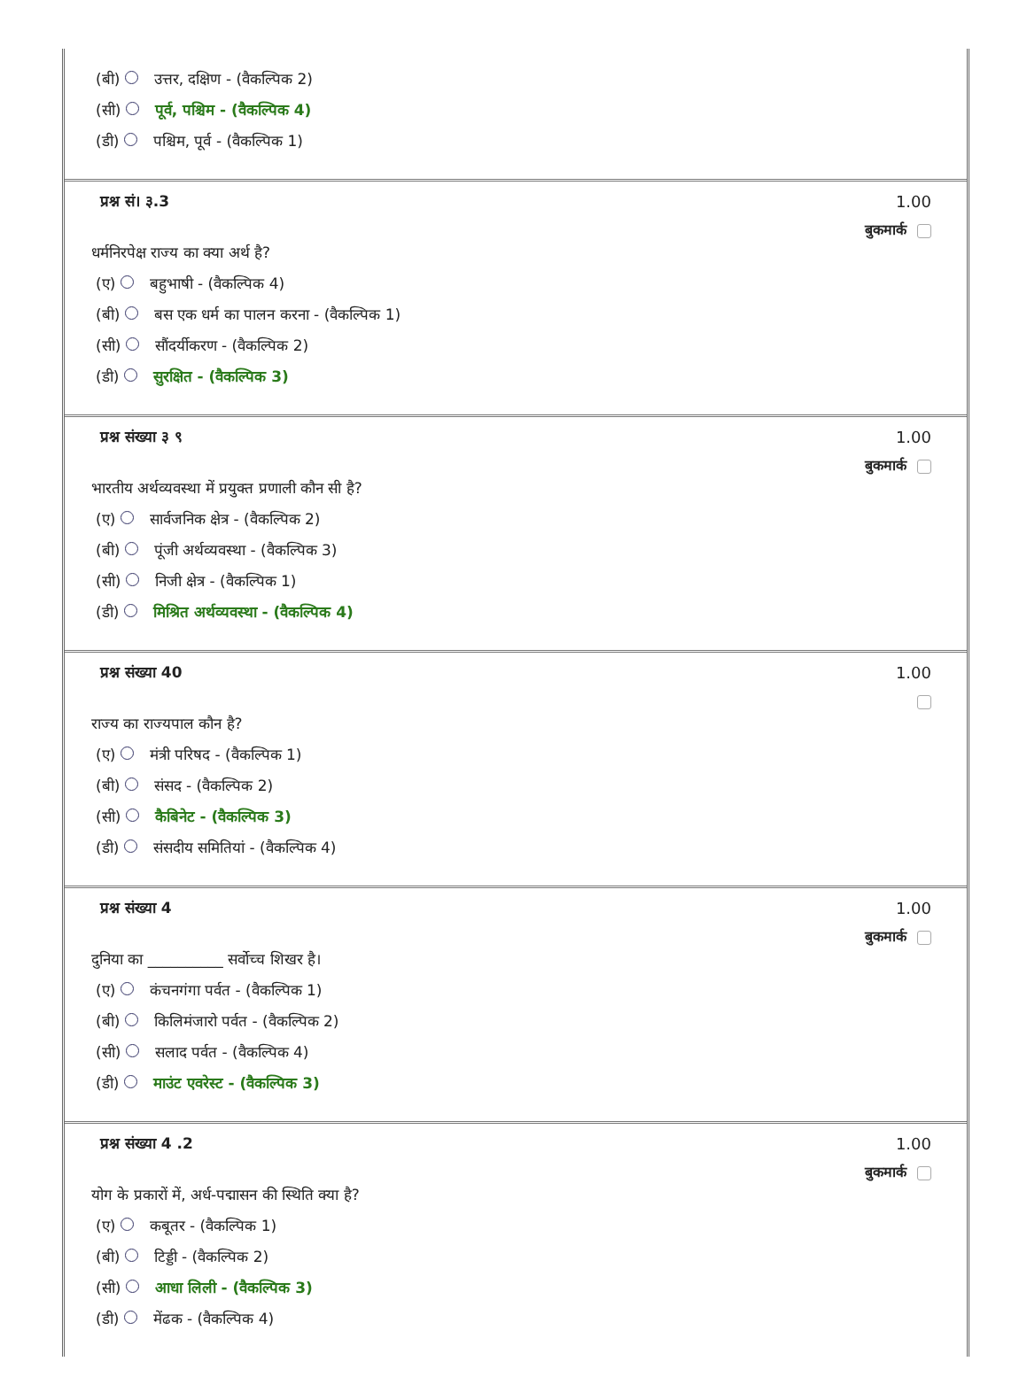(बी) उत्तर, दक्षिण - (वैकल्पिक 2)
(सी) पूर्व, पश्चिम - (वैकल्पिक 4)
(डी) पश्चिम, पूर्व - (वैकल्पिक 1)
प्रश्न सं। ३.3
धर्मनिरपेक्ष राज्य का क्या अर्थ है?
(ए) बहुभाषी - (वैकल्पिक 4)
(बी) बस एक धर्म का पालन करना - (वैकल्पिक 1)
(सी) सौंदर्यीकरण - (वैकल्पिक 2)
(डी) सुरक्षित - (वैकल्पिक 3)
1.00
बुकमार्क
प्रश्न संख्या ३ ९
भारतीय अर्थव्यवस्था में प्रयुक्त प्रणाली कौन सी है?
(ए) सार्वजनिक क्षेत्र - (वैकल्पिक 2)
(बी) पूंजी अर्थव्यवस्था - (वैकल्पिक 3)
(सी) निजी क्षेत्र - (वैकल्पिक 1)
(डी) मिश्रित अर्थव्यवस्था - (वैकल्पिक 4)
1.00
बुकमार्क
प्रश्न संख्या 40
राज्य का राज्यपाल कौन है?
(ए) मंत्री परिषद - (वैकल्पिक 1)
(बी) संसद - (वैकल्पिक 2)
(सी) कैबिनेट - (वैकल्पिक 3)
(डी) संसदीय समितियां - (वैकल्पिक 4)
1.00
प्रश्न संख्या 4
दुनिया का __________ सर्वोच्च शिखर है।
(ए) कंचनगंगा पर्वत - (वैकल्पिक 1)
(बी) किलिमंजारो पर्वत - (वैकल्पिक 2)
(सी) सलाद पर्वत - (वैकल्पिक 4)
(डी) माउंट एवरेस्ट - (वैकल्पिक 3)
1.00
बुकमार्क
प्रश्न संख्या 4 .2
योग के प्रकारों में, अर्ध-पद्मासन की स्थिति क्या है?
(ए) कबूतर - (वैकल्पिक 1)
(बी) टिड्डी - (वैकल्पिक 2)
(सी) आधा लिली - (वैकल्पिक 3)
(डी) मेंढक - (वैकल्पिक 4)
1.00
बुकमार्क